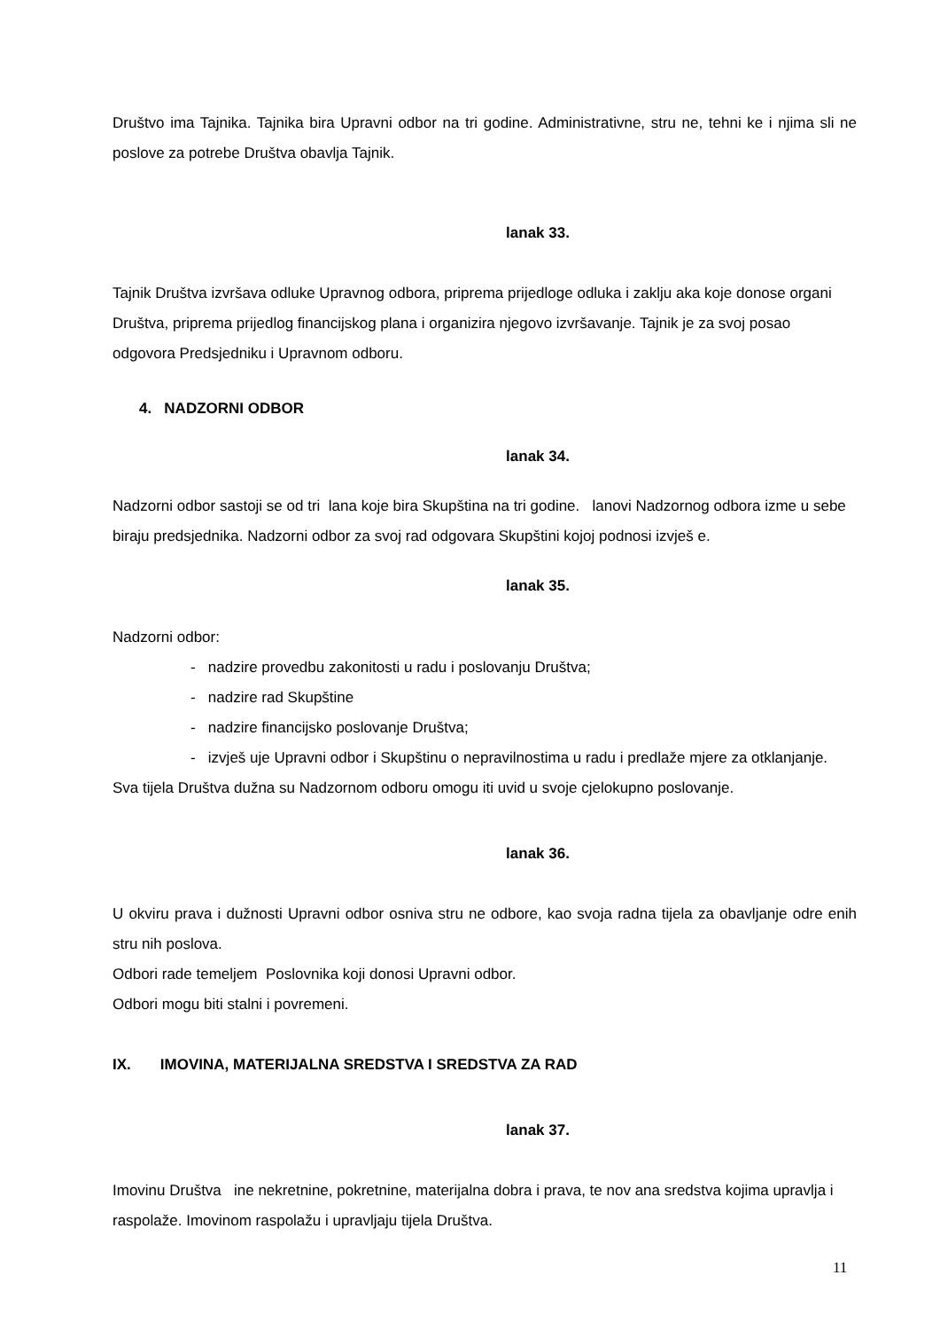Društvo ima Tajnika. Tajnika bira Upravni odbor na tri godine. Administrativne, stru ne, tehni ke i njima sli ne poslove za potrebe Društva obavlja Tajnik.
lanak 33.
Tajnik Društva izvršava odluke Upravnog odbora, priprema prijedloge odluka i zaklju aka koje donose organi Društva, priprema prijedlog financijskog plana i organizira njegovo izvršavanje. Tajnik je za svoj posao odgovora Predsjedniku i Upravnom odboru.
4. NADZORNI ODBOR
lanak 34.
Nadzorni odbor sastoji se od tri lana koje bira Skupština na tri godine. lanovi Nadzornog odbora izme u sebe biraju predsjednika. Nadzorni odbor za svoj rad odgovara Skupštini kojoj podnosi izvješ e.
lanak 35.
Nadzorni odbor:
- nadzire provedbu zakonitosti u radu i poslovanju Društva;
- nadzire rad Skupštine
- nadzire financijsko poslovanje Društva;
- izvješ uje Upravni odbor i Skupštinu o nepravilnostima u radu i predlaže mjere za otklanjanje.
Sva tijela Društva dužna su Nadzornom odboru omogu iti uvid u svoje cjelokupno poslovanje.
lanak 36.
U okviru prava i dužnosti Upravni odbor osniva stru ne odbore, kao svoja radna tijela za obavljanje odre enih stru nih poslova.
Odbori rade temeljem Poslovnika koji donosi Upravni odbor.
Odbori mogu biti stalni i povremeni.
IX. IMOVINA, MATERIJALNA SREDSTVA I SREDSTVA ZA RAD
lanak 37.
Imovinu Društva ine nekretnine, pokretnine, materijalna dobra i prava, te nov ana sredstva kojima upravlja i raspolaže. Imovinom raspolažu i upravljaju tijela Društva.
11